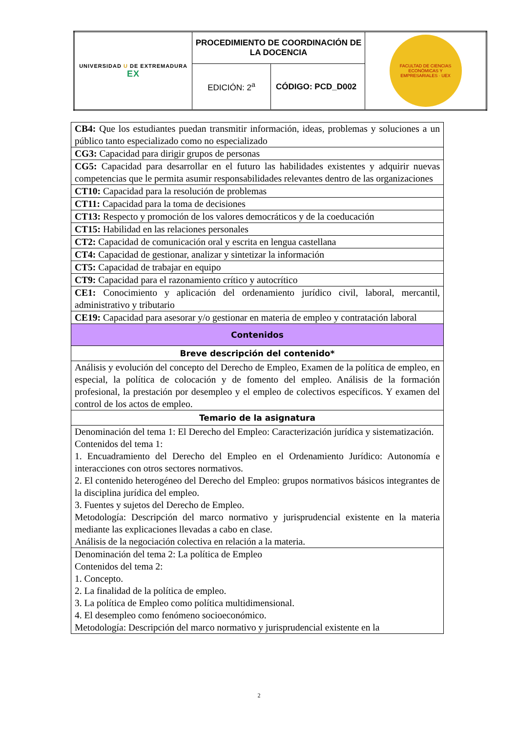| UNIVERSIDAD U DE EXTREMADURA EX | PROCEDIMIENTO DE COORDINACIÓN DE LA DOCENCIA | | FACULTAD DE CIENCIAS ECONÓMICAS Y EMPRESARIALES · UEX |
| | EDICIÓN: 2<sup>a</sup> | CÓDIGO: PCD_D002 | |
| CB4: Que los estudiantes puedan transmitir información, ideas, problemas y soluciones a un público tanto especializado como no especializado |
| CG3: Capacidad para dirigir grupos de personas |
| CG5: Capacidad para desarrollar en el futuro las habilidades existentes y adquirir nuevas competencias que le permita asumir responsabilidades relevantes dentro de las organizaciones |
| CT10: Capacidad para la resolución de problemas |
| CT11: Capacidad para la toma de decisiones |
| CT13: Respecto y promoción de los valores democráticos y de la coeducación |
| CT15: Habilidad en las relaciones personales |
| CT2: Capacidad de comunicación oral y escrita en lengua castellana |
| CT4: Capacidad de gestionar, analizar y sintetizar la información |
| CT5: Capacidad de trabajar en equipo |
| CT9: Capacidad para el razonamiento crítico y autocrítico |
| CE1: Conocimiento y aplicación del ordenamiento jurídico civil, laboral, mercantil, administrativo y tributario |
| CE19: Capacidad para asesorar y/o gestionar en materia de empleo y contratación laboral |
| Contenidos |
| Breve descripción del contenido* |
| Análisis y evolución del concepto del Derecho de Empleo, Examen de la política de empleo, en especial, la política de colocación y de fomento del empleo. Análisis de la formación profesional, la prestación por desempleo y el empleo de colectivos específicos. Y examen del control de los actos de empleo. |
| Temario de la asignatura |
| Denominación del tema 1: El Derecho del Empleo: Caracterización jurídica y sistematización. Contenidos del tema 1: 1. Encuadramiento del Derecho del Empleo en el Ordenamiento Jurídico: Autonomía e interacciones con otros sectores normativos. 2. El contenido heterogéneo del Derecho del Empleo: grupos normativos básicos integrantes de la disciplina jurídica del empleo. 3. Fuentes y sujetos del Derecho de Empleo. Metodología: Descripción del marco normativo y jurisprudencial existente en la materia mediante las explicaciones llevadas a cabo en clase. Análisis de la negociación colectiva en relación a la materia. |
| Denominación del tema 2: La política de Empleo Contenidos del tema 2: 1. Concepto. 2. La finalidad de la política de empleo. 3. La política de Empleo como política multidimensional. 4. El desempleo como fenómeno socioeconómico. Metodología: Descripción del marco normativo y jurisprudencial existente en la |
2